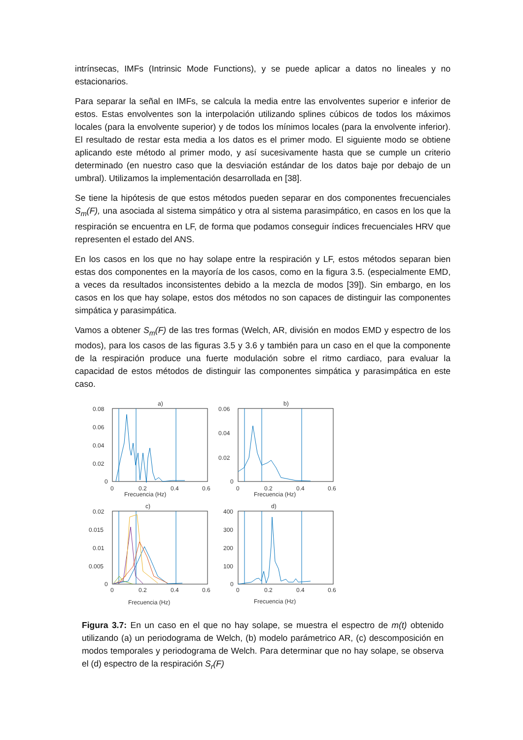intrínsecas, IMFs (Intrinsic Mode Functions), y se puede aplicar a datos no lineales y no estacionarios.
Para separar la señal en IMFs, se calcula la media entre las envolventes superior e inferior de estos. Estas envolventes son la interpolación utilizando splines cúbicos de todos los máximos locales (para la envolvente superior) y de todos los mínimos locales (para la envolvente inferior). El resultado de restar esta media a los datos es el primer modo. El siguiente modo se obtiene aplicando este método al primer modo, y así sucesivamente hasta que se cumple un criterio determinado (en nuestro caso que la desviación estándar de los datos baje por debajo de un umbral). Utilizamos la implementación desarrollada en [38].
Se tiene la hipótesis de que estos métodos pueden separar en dos componentes frecuenciales S<sub>m</sub>(F), una asociada al sistema simpático y otra al sistema parasimpático, en casos en los que la respiración se encuentra en LF, de forma que podamos conseguir índices frecuenciales HRV que representen el estado del ANS.
En los casos en los que no hay solape entre la respiración y LF, estos métodos separan bien estas dos componentes en la mayoría de los casos, como en la figura 3.5. (especialmente EMD, a veces da resultados inconsistentes debido a la mezcla de modos [39]). Sin embargo, en los casos en los que hay solape, estos dos métodos no son capaces de distinguir las componentes simpática y parasimpática.
Vamos a obtener S<sub>m</sub>(F) de las tres formas (Welch, AR, división en modos EMD y espectro de los modos), para los casos de las figuras 3.5 y 3.6 y también para un caso en el que la componente de la respiración produce una fuerte modulación sobre el ritmo cardiaco, para evaluar la capacidad de estos métodos de distinguir las componentes simpática y parasimpática en este caso.
a)
b)
c)
d)
0.08
0.06
0.04
0.02
0
0.06
0.04
0.02
0
0.02
0.015
0.01
0.005
0
400
300
200
100
0
0
0.2
0.4
0.6
0
0.2
0.4
0.6
0
0.2
0.4
0.6
0
0.2
0.4
0.6
Frecuencia (Hz)
Frecuencia (Hz)
Frecuencia (Hz)
Frecuencia (Hz)
Figura 3.7: En un caso en el que no hay solape, se muestra el espectro de m(t) obtenido utilizando (a) un periodograma de Welch, (b) modelo parámetrico AR, (c) descomposición en modos temporales y periodograma de Welch. Para determinar que no hay solape, se observa el (d) espectro de la respiración S<sub>r</sub>(F)